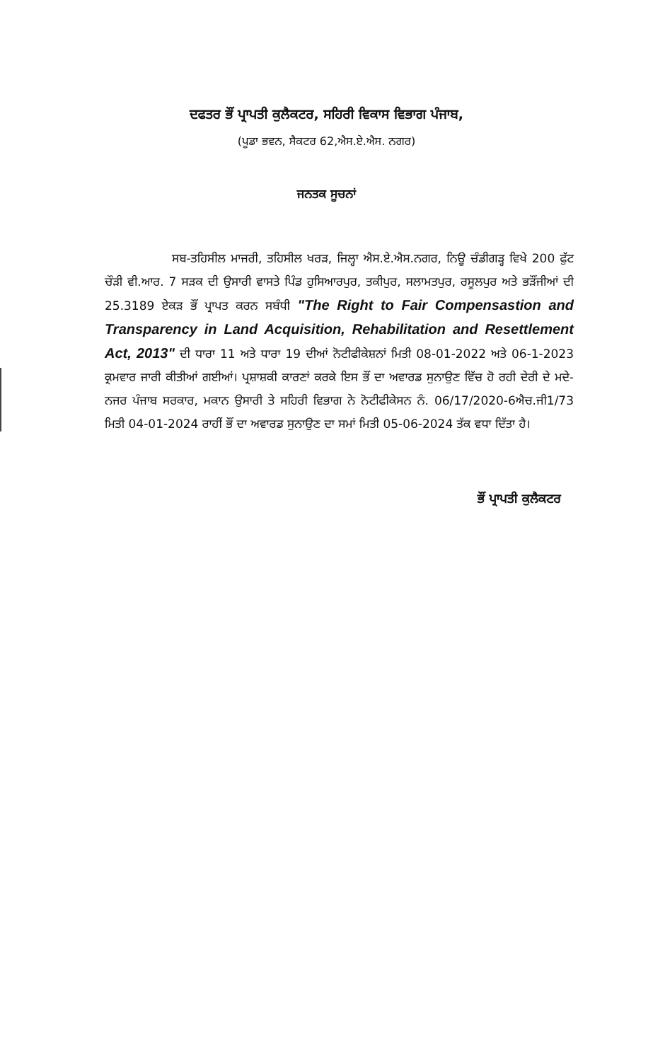ਦਫਤਰ ਭੌਂ ਪ੍ਰਾਪਤੀ ਕੁਲੈਕਟਰ, ਸਹਿਰੀ ਵਿਕਾਸ ਵਿਭਾਗ ਪੰਜਾਬ,
(ਪੂਡਾ ਭਵਨ, ਸੈਕਟਰ 62,ਐਸ.ਏ.ਐਸ. ਨਗਰ)
ਜਨਤਕ ਸੂਚਨਾਂ
ਸਬ-ਤਹਿਸੀਲ ਮਾਜਰੀ, ਤਹਿਸੀਲ ਖਰੜ, ਜਿਲ੍ਹਾ ਐਸ.ਏ.ਐਸ.ਨਗਰ, ਨਿਊ ਚੰਡੀਗੜ੍ਹ ਵਿਖੇ 200 ਫੁੱਟ ਚੌੜੀ ਵੀ.ਆਰ. 7 ਸੜਕ ਦੀ ਉਸਾਰੀ ਵਾਸਤੇ ਪਿੰਡ ਹੁਸਿਆਰਪੁਰ, ਤਕੀਪੁਰ, ਸਲਾਮਤਪੁਰ, ਰਸੂਲਪੁਰ ਅਤੇ ਭੜੌਂਜੀਆਂ ਦੀ 25.3189 ਏਕੜ ਭੌਂ ਪ੍ਰਾਪਤ ਕਰਨ ਸਬੰਧੀ "The Right to Fair Compensastion and Transparency in Land Acquisition, Rehabilitation and Resettlement Act, 2013" ਦੀ ਧਾਰਾ 11 ਅਤੇ ਧਾਰਾ 19 ਦੀਆਂ ਨੋਟੀਫੀਕੇਸ਼ਨਾਂ ਮਿਤੀ 08-01-2022 ਅਤੇ 06-1-2023 ਕ੍ਰਮਵਾਰ ਜਾਰੀ ਕੀਤੀਆਂ ਗਈਆਂ। ਪ੍ਰਸ਼ਾਸ਼ਕੀ ਕਾਰਣਾਂ ਕਰਕੇ ਇਸ ਭੌਂ ਦਾ ਅਵਾਰਡ ਸੁਨਾਉਣ ਵਿੱਚ ਹੋ ਰਹੀ ਦੇਰੀ ਦੇ ਮਦੇ-ਨਜਰ ਪੰਜਾਬ ਸਰਕਾਰ, ਮਕਾਨ ਉਸਾਰੀ ਤੇ ਸਹਿਰੀ ਵਿਭਾਗ ਨੇ ਨੋਟੀਫੀਕੇਸਨ ਨੰ. 06/17/2020-6ਐਚ.ਜੀ1/73 ਮਿਤੀ 04-01-2024 ਰਾਹੀਂ ਭੌਂ ਦਾ ਅਵਾਰਡ ਸੁਨਾਉਣ ਦਾ ਸਮਾਂ ਮਿਤੀ 05-06-2024 ਤੱਕ ਵਧਾ ਦਿੱਤਾ ਹੈ।
ਭੌਂ ਪ੍ਰਾਪਤੀ ਕੁਲੈਕਟਰ